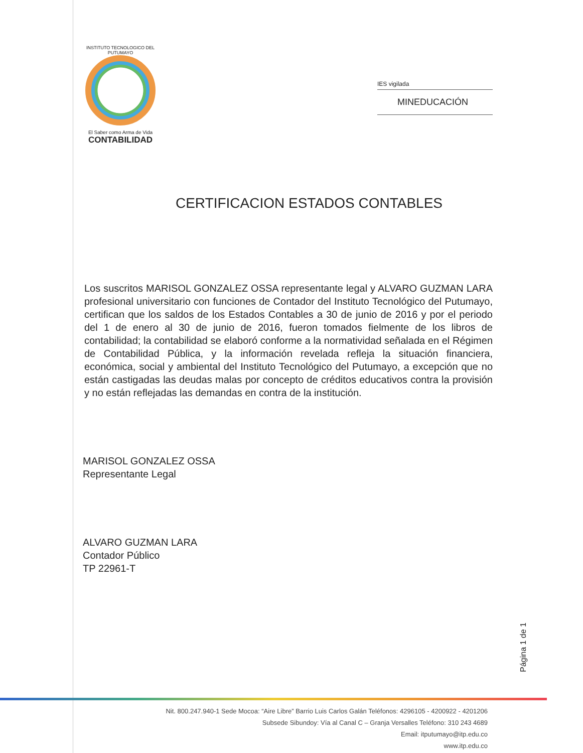INSTITUTO TECNOLOGICO DEL PUTUMAYO
El Saber como Arma de Vida
CONTABILIDAD
IES vigilada
MINEDUCACIÓN
CERTIFICACION ESTADOS CONTABLES
Los suscritos MARISOL GONZALEZ OSSA representante legal y ALVARO GUZMAN LARA profesional universitario con funciones de Contador del Instituto Tecnológico del Putumayo, certifican que los saldos de los Estados Contables a 30 de junio de 2016 y por el periodo del 1 de enero al 30 de junio de 2016, fueron tomados fielmente de los libros de contabilidad; la contabilidad se elaboró conforme a la normatividad señalada en el Régimen de Contabilidad Pública, y la información revelada refleja la situación financiera, económica, social y ambiental del Instituto Tecnológico del Putumayo, a excepción que no están castigadas las deudas malas por concepto de créditos educativos contra la provisión y no están reflejadas las demandas en contra de la institución.
MARISOL GONZALEZ OSSA
Representante Legal
ALVARO GUZMAN LARA
Contador Público
TP 22961-T
Página 1 de 1
Nit. 800.247.940-1 Sede Mocoa: “Aire Libre” Barrio Luis Carlos Galán Teléfonos: 4296105 - 4200922 - 4201206
Subsede Sibundoy: Vía al Canal C – Granja Versalles Teléfono: 310 243 4689
Email: itputumayo@itp.edu.co
www.itp.edu.co